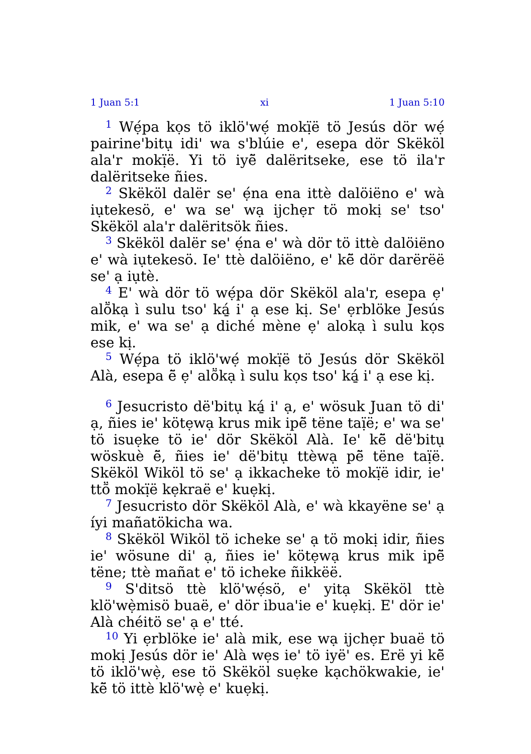1 Juan 5:1 xi 1 Juan 5:10
<sup>1</sup> Wẹ́pa kọs tö iklö'wẹ́ mokị̈ë tö Jesús dör wẹ́ pairine'bitụ idi' wa s'blúie e', esepa dör Skëköl ala'r mokị̈ë. Yi tö iyẽ̈ dalëritseke, ese tö ila'r dalëritseke ñies.
<sup>2</sup> Skëköl dalër se' ẹ́na ena ittè dalöiëno e' wà iụtekesö, e' wa se' wạ ijchẹr tö mokị se' tso' Skëköl ala'r dalëritsök ñies.
<sup>3</sup> Skëköl dalër se' ẹ́na e' wà dör tö ittè dalöiëno e' wà iụtekesö. Ie' ttè dalöiëno, e' kẽ̈ dör darërëë se' ạ iụtè.
<sup>4</sup> E' wà dör tö wẹ́pa dör Skëköl ala'r, esepa ẹ' alṏkạ ì sulu tso' ká̱ i' ạ ese kị. Se' ẹrblöke Jesús mik, e' wa se' ạ diché mène ẹ' alokạ ì sulu kọs ese kị.
<sup>5</sup> Wẹ́pa tö iklö'wẹ́ mokị̈ë tö Jesús dör Skëköl Alà, esepa ẽ̈ ẹ' alṏkạ ì sulu kọs tso' ká̱ i' ạ ese kị.
<sup>6</sup> Jesucristo dë'bitụ ká̱ i' ạ, e' wösuk Juan tö di' ạ, ñies ie' kötẹwạ krus mik ipẽ̈ tëne taị̈ë; e' wa se' tö isuẹke tö ie' dör Skëköl Alà. Ie' kẽ̈ dë'bitụ wöskuè ẽ̈, ñies ie' dë'bitụ ttèwạ pẽ̈ tëne taị̈ë. Skëköl Wiköl tö se' ạ ikkacheke tö mokị̈ë idir, ie' ttṏ mokị̈ë kẹkraë e' kuẹkị.
<sup>7</sup> Jesucristo dör Skëköl Alà, e' wà kkayëne se' ạ íyi mañatökicha wa.
<sup>8</sup> Skëköl Wiköl tö icheke se' ạ tö mokị idir, ñies ie' wösune di' ạ, ñies ie' kötẹwạ krus mik ipẽ̈ tëne; ttè mañat e' tö icheke ñikkëë.
<sup>9</sup> S'ditsö ttè klö'wẹ́sö, e' yitạ Skëköl ttè klö'wẹ̀misö buaë, e' dör ibua'ie e' kuẹkị. E' dör ie' Alà chéitö se' ạ e' tté.
<sup>10</sup> Yi ẹrblöke ie' alà mik, ese wạ ijchẹr buaë tö mokị Jesús dör ie' Alà wẹs ie' tö iyë' es. Erë yi kẽ̈ tö iklö'wẹ̀, ese tö Skëköl suẹke kạchökwakie, ie' kẽ̈ tö ittè klö'wẹ̀ e' kuẹkị.